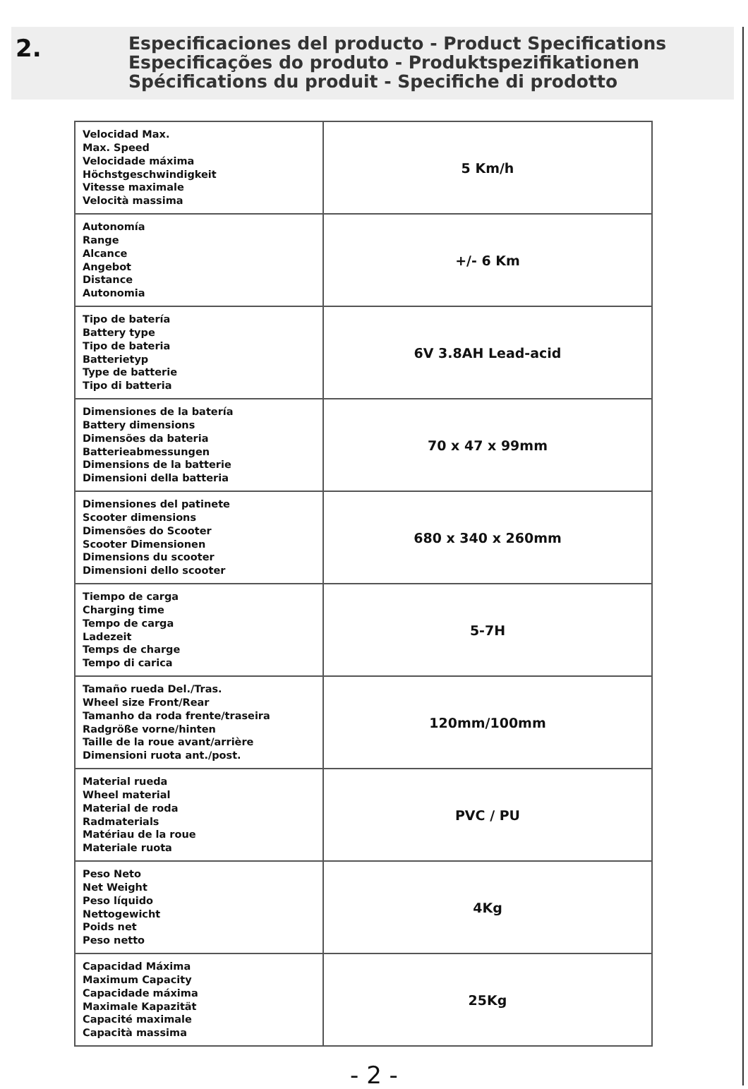2.
Especificaciones del producto - Product Specifications
Especificações do produto - Produktspezifikationen
Spécifications du produit - Specifiche di prodotto
| Velocidad Max. Max. Speed Velocidade máxima Höchstgeschwindigkeit Vitesse maximale Velocità massima | 5 Km/h |
| Autonomía Range Alcance Angebot Distance Autonomia | +/- 6 Km |
| Tipo de batería Battery type Tipo de bateria Batterietyp Type de batterie Tipo di batteria | 6V 3.8AH Lead-acid |
| Dimensiones de la batería Battery dimensions Dimensões da bateria Batterieabmessungen Dimensions de la batterie Dimensioni della batteria | 70 x 47 x 99mm |
| Dimensiones del patinete Scooter dimensions Dimensões do Scooter Scooter Dimensionen Dimensions du scooter Dimensioni dello scooter | 680 x 340 x 260mm |
| Tiempo de carga Charging time Tempo de carga Ladezeit Temps de charge Tempo di carica | 5-7H |
| Tamaño rueda Del./Tras. Wheel size Front/Rear Tamanho da roda frente/traseira Radgröße vorne/hinten Taille de la roue avant/arrière Dimensioni ruota ant./post. | 120mm/100mm |
| Material rueda Wheel material Material de roda Radmaterials Matériau de la roue Materiale ruota | PVC / PU |
| Peso Neto Net Weight Peso líquido Nettogewicht Poids net Peso netto | 4Kg |
| Capacidad Máxima Maximum Capacity Capacidade máxima Maximale Kapazität Capacité maximale Capacità massima | 25Kg |
- 2 -